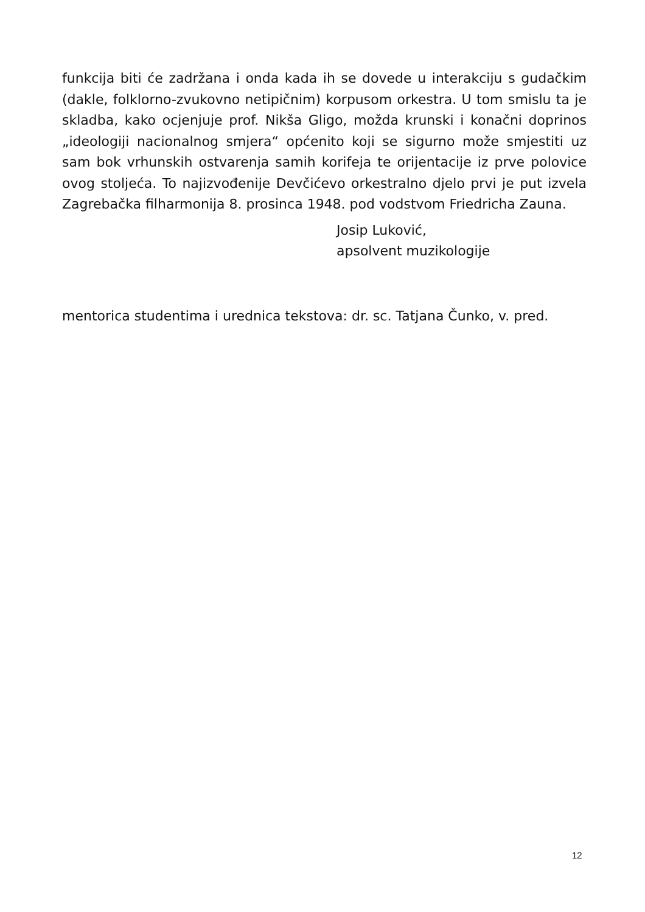funkcija biti će zadržana i onda kada ih se dovede u interakciju s gudačkim (dakle, folklorno-zvukovno netipičnim) korpusom orkestra. U tom smislu ta je skladba, kako ocjenjuje prof. Nikša Gligo, možda krunski i konačni doprinos „ideologiji nacionalnog smjera“ općenito koji se sigurno može smjestiti uz sam bok vrhunskih ostvarenja samih korifeja te orijentacije iz prve polovice ovog stoljeća. To najizvođenije Devčićevo orkestralno djelo prvi je put izvela Zagrebačka filharmonija 8. prosinca 1948. pod vodstvom Friedricha Zauna.
Josip Luković,
apsolvent muzikologije
mentorica studentima i urednica tekstova: dr. sc. Tatjana Čunko, v. pred.
12